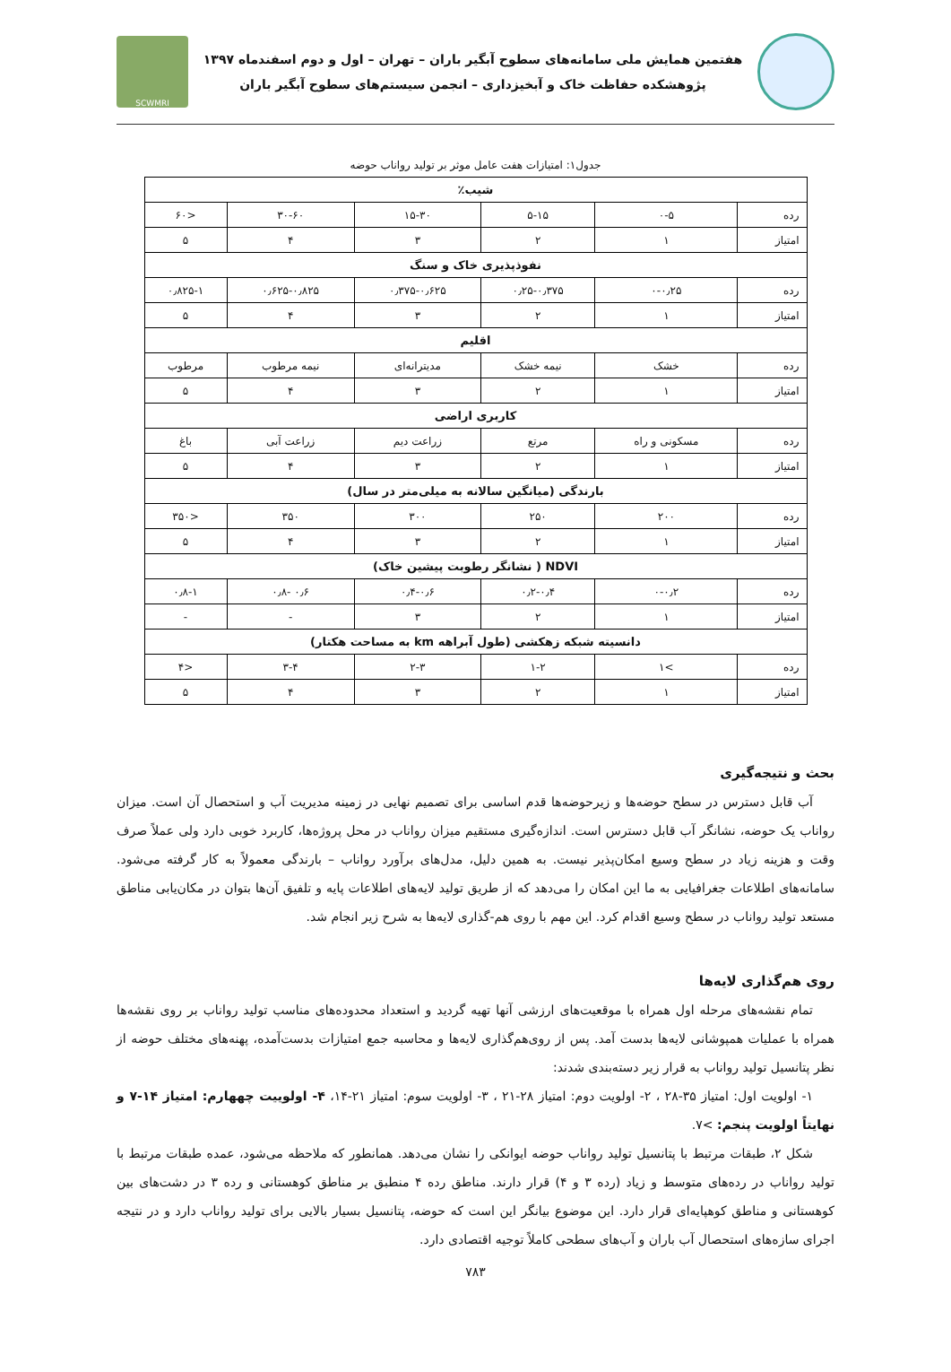هفتمین همایش ملی سامانه‌های سطوح آبگیر باران – تهران – اول و دوم اسفندماه ۱۳۹۷
پژوهشکده حفاظت خاک و آبخیزداری – انجمن سیستم‌های سطوح آبگیر باران
SCWMRI
جدول۱: امتیازات هفت عامل موثر بر تولید رواناب حوضه
| شیب٪ | | | | | |
| --- | --- | --- | --- | --- | --- |
| رده | ۰-۵ | ۵-۱۵ | ۱۵-۳۰ | ۳۰-۶۰ | <۶۰ |
| امتیاز | ۱ | ۲ | ۳ | ۴ | ۵ |
| نفوذپذیری خاک و سنگ | | | | | |
| رده | ۰-۰٫۲۵ | ۰٫۲۵-۰٫۳۷۵ | ۰٫۳۷۵-۰٫۶۲۵ | ۰٫۶۲۵-۰٫۸۲۵ | ۰٫۸۲۵-۱ |
| امتیاز | ۱ | ۲ | ۳ | ۴ | ۵ |
| اقلیم | | | | | |
| رده | خشک | نیمه خشک | مدیترانه‌ای | نیمه مرطوب | مرطوب |
| امتیاز | ۱ | ۲ | ۳ | ۴ | ۵ |
| کاربری اراضی | | | | | |
| رده | مسکونی و راه | مرتع | زراعت دیم | زراعت آبی | باغ |
| امتیاز | ۱ | ۲ | ۳ | ۴ | ۵ |
| بارندگی (میانگین سالانه به میلی‌متر در سال) | | | | | |
| رده | ۲۰۰ | ۲۵۰ | ۳۰۰ | ۳۵۰ | <۳۵۰ |
| امتیاز | ۱ | ۲ | ۳ | ۴ | ۵ |
| NDVI ( نشانگر رطوبت پیشین خاک) | | | | | |
| رده | ۰-۰٫۲ | ۰٫۲-۰٫۴ | ۰٫۴-۰٫۶ | ۰٫۶ -۰٫۸ | ۰٫۸-۱ |
| امتیاز | ۱ | ۲ | ۳ | - | - |
| دانسیته شبکه زهکشی (طول آبراهه km به مساحت هکتار) | | | | | |
| رده | >۱ | ۱-۲ | ۲-۳ | ۳-۴ | <۴ |
| امتیاز | ۱ | ۲ | ۳ | ۴ | ۵ |
بحث و نتیجه‌گیری
آب قابل دسترس در سطح حوضه‌ها و زیرحوضه‌ها قدم اساسی برای تصمیم نهایی در زمینه مدیریت آب و استحصال آن است. میزان رواناب یک حوضه، نشانگر آب قابل دسترس است. اندازه‌گیری مستقیم میزان رواناب در محل پروژه‌ها، کاربرد خوبی دارد ولی عملاً صرف وقت و هزینه زیاد در سطح وسیع امکان‌پذیر نیست. به همین دلیل، مدل‌های برآورد رواناب – بارندگی معمولاً به کار گرفته می‌شود. سامانه‌های اطلاعات جغرافیایی به ما این امکان را می‌دهد که از طریق تولید لایه‌های اطلاعات پایه و تلفیق آن‌ها بتوان در مکان‌یابی مناطق مستعد تولید رواناب در سطح وسیع اقدام کرد. این مهم با روی هم-گذاری لایه‌ها به شرح زیر انجام شد.
روی هم‌گذاری لایه‌ها
تمام نقشه‌های مرحله اول همراه با موقعیت‌های ارزشی آنها تهیه گردید و استعداد محدوده‌های مناسب تولید رواناب بر روی نقشه‌ها همراه با عملیات همپوشانی لایه‌ها بدست آمد. پس از روی‌هم‌گذاری لایه‌ها و محاسبه جمع امتیازات بدست‌آمده، پهنه‌های مختلف حوضه از نظر پتانسیل تولید رواناب به قرار زیر دسته‌بندی شدند:
۱- اولویت اول: امتیاز ۳۵-۲۸ ، ۲- اولویت دوم: امتیاز ۲۸-۲۱ ، ۳- اولویت سوم: امتیاز ۲۱-۱۴، ۴- اولوییت چههارم: امتیاز ۱۴-۷ و نهایتاً اولویت پنجم: >۷.
شکل ۲، طبقات مرتبط با پتانسیل تولید رواناب حوضه ایوانکی را نشان می‌دهد. همانطور که ملاحظه می‌شود، عمده طبقات مرتبط با تولید رواناب در رده‌های متوسط و زیاد (رده ۳ و ۴) قرار دارند. مناطق رده ۴ منطبق بر مناطق کوهستانی و رده ۳ در دشت‌های بین کوهستانی و مناطق کوهپایه‌ای قرار دارد. این موضوع بیانگر این است که حوضه، پتانسیل بسیار بالایی برای تولید رواناب دارد و در نتیجه اجرای سازه‌های استحصال آب باران و آب‌های سطحی کاملاً توجیه اقتصادی دارد.
۷۸۳